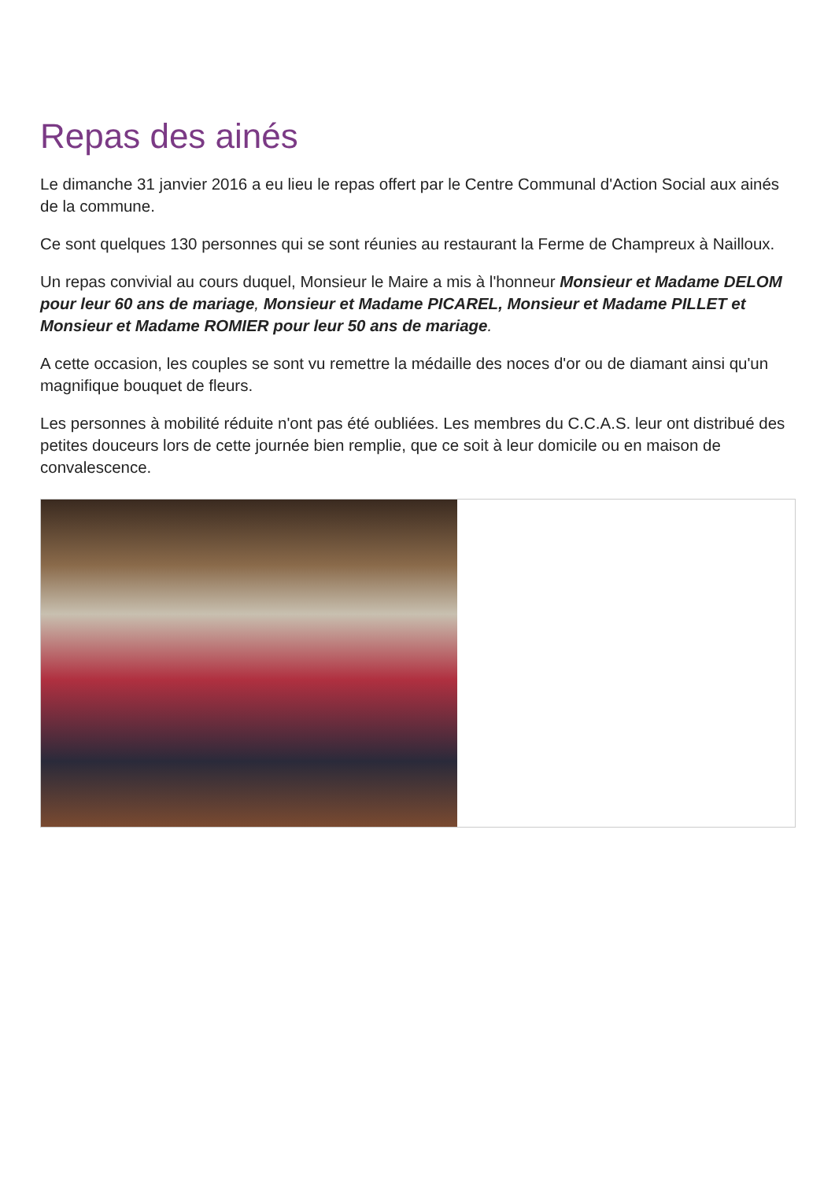Repas des ainés
Le dimanche 31 janvier 2016 a eu lieu le repas offert par le Centre Communal d'Action Social aux ainés de la commune.
Ce sont quelques 130 personnes qui se sont réunies au restaurant la Ferme de Champreux à Nailloux.
Un repas convivial au cours duquel, Monsieur le Maire a mis à l'honneur Monsieur et Madame DELOM pour leur 60 ans de mariage, Monsieur et Madame PICAREL, Monsieur et Madame PILLET et Monsieur et Madame ROMIER pour leur 50 ans de mariage.
A cette occasion, les couples se sont vu remettre la médaille des noces d'or ou de diamant ainsi qu'un magnifique bouquet de fleurs.
Les personnes à mobilité réduite n'ont pas été oubliées. Les membres du C.C.A.S. leur ont distribué des petites douceurs lors de cette journée bien remplie, que ce soit à leur domicile ou en maison de convalescence.